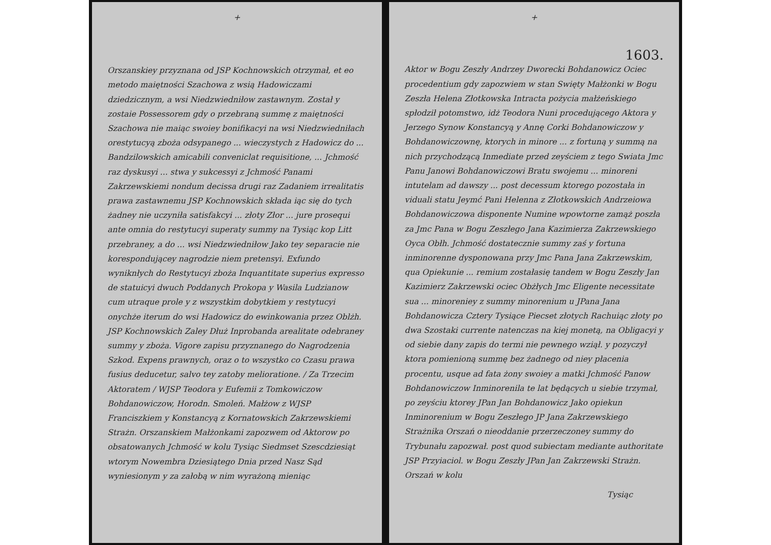+
Orszanskiey przyznana od JSP Kochnowskich otrzymał, et eo metodo maiętności Szachowa z wsią Hadowiczami dziedzicznym, a wsi Niedzwiedniłow zastawnym. Został y zostaie Possessorem gdy o przebraną summę z maiętności Szachowa nie maiąc swoiey bonifikacyi na wsi Niedzwiedniłach orestytucyą zboża odsypanego ... wieczystych z Hadowicz do ... Bandzilowskich amicabili conveniclat requisitione, ... Jchmość raz dyskusyi ... stwa y sukcessyi z Jchmość Panami Zakrzewskiemi nondum decissa drugi raz Zadaniem irrealitatis prawa zastawnemu JSP Kochnowskich składa iąc się do tych żadney nie uczyniła satisfakcyi ... złoty Złor ... jure prosequi ante omnia do restytucyi superaty summy na Tysiąc kop Litt przebraney, a do ... wsi Niedzwiedniłow Jako tey separacie nie korespondującey nagrodzie niem pretensyi. Exfundo wyniknłych do Restytucyi zboża Inquantitate superius expresso de statuicyi dwuch Poddanych Prokopa y Wasila Ludzianow cum utraque prole y z wszystkim dobytkiem y restytucyi onychże iterum do wsi Hadowicz do ewinkowania przez Oblżh. JSP Kochnowskich Zaley Dłuż Inprobanda arealitate odebraney summy y zboża. Vigore zapisu przyznanego do Nagrodzenia Szkod. Expens prawnych, oraz o to wszystko co Czasu prawa fusius deducetur, salvo tey zatoby melioratione. / Za Trzecim Aktoratem / WJSP Teodora y Eufemii z Tomkowiczow Bohdanowiczow, Horodn. Smoleń. Małżow z WJSP Franciszkiem y Konstancyą z Kornatowskich Zakrzewskiemi Strażn. Orszanskiem Małżonkami zapozwem od Aktorow po obsatowanych Jchmość w kolu Tysiąc Siedmset Szescdziesiąt wtorym Nowembra Dziesiątego Dnia przed Nasz Sąd wyniesionym y za załobą w nim wyrażoną mieniąc
+
1603.
Aktor w Bogu Zeszły Andrzey Dworecki Bohdanowicz Ociec procedentium gdy zapozwiem w stan Swięty Małżonki w Bogu Zeszła Helena Złotkowska Intracta pożycia małżeńskiego spłodził potomstwo, idż Teodora Nuni procedującego Aktora y Jerzego Synow Konstancyą y Annę Corki Bohdanowiczow y Bohdanowiczownę, ktorych in minore ... z fortuną y summą na nich przychodzącą Inmediate przed zeyściem z tego Swiata Jmc Panu Janowi Bohdanowiczowi Bratu swojemu ... minoreni intutelam ad dawszy ... post decessum ktorego pozostała in viduali statu Jeymć Pani Helenna z Złotkowskich Andrzeiowa Bohdanowiczowa disponente Numine wpowtorne zamąż poszła za Jmc Pana w Bogu Zeszłego Jana Kazimierza Zakrzewskiego Oyca Obłh. Jchmość dostatecznie summy zaś y fortuna inminorenne dysponowana przy Jmc Pana Jana Zakrzewskim, qua Opiekunie ... remium zostałasię tandem w Bogu Zeszły Jan Kazimierz Zakrzewski ociec Obżłych Jmc Eligente necessitate sua ... minoreniey z summy minorenium u JPana Jana Bohdanowicza Cztery Tysiące Piecset złotych Rachuiąc złoty po dwa Szostaki currente natenczas na kiej monetą, na Obligacyi y od siebie dany zapis do termi nie pewnego wziął. y pozyczył ktora pomienioną summę bez żadnego od niey płacenia procentu, usque ad fata żony swoiey a matki Jchmość Panow Bohdanowiczow Inminorenila te lat będących u siebie trzymał, po zeyściu ktorey JPan Jan Bohdanowicz Jako opiekun Inminorenium w Bogu Zeszłego JP Jana Zakrzewskiego Strażnika Orszań o nieoddanie przerzeczoney summy do Trybunału zapozwał. post quod subiectam mediante authoritate JSP Przyiaciol. w Bogu Zeszły JPan Jan Zakrzewski Strażn. Orszań w kolu
Tysiąc